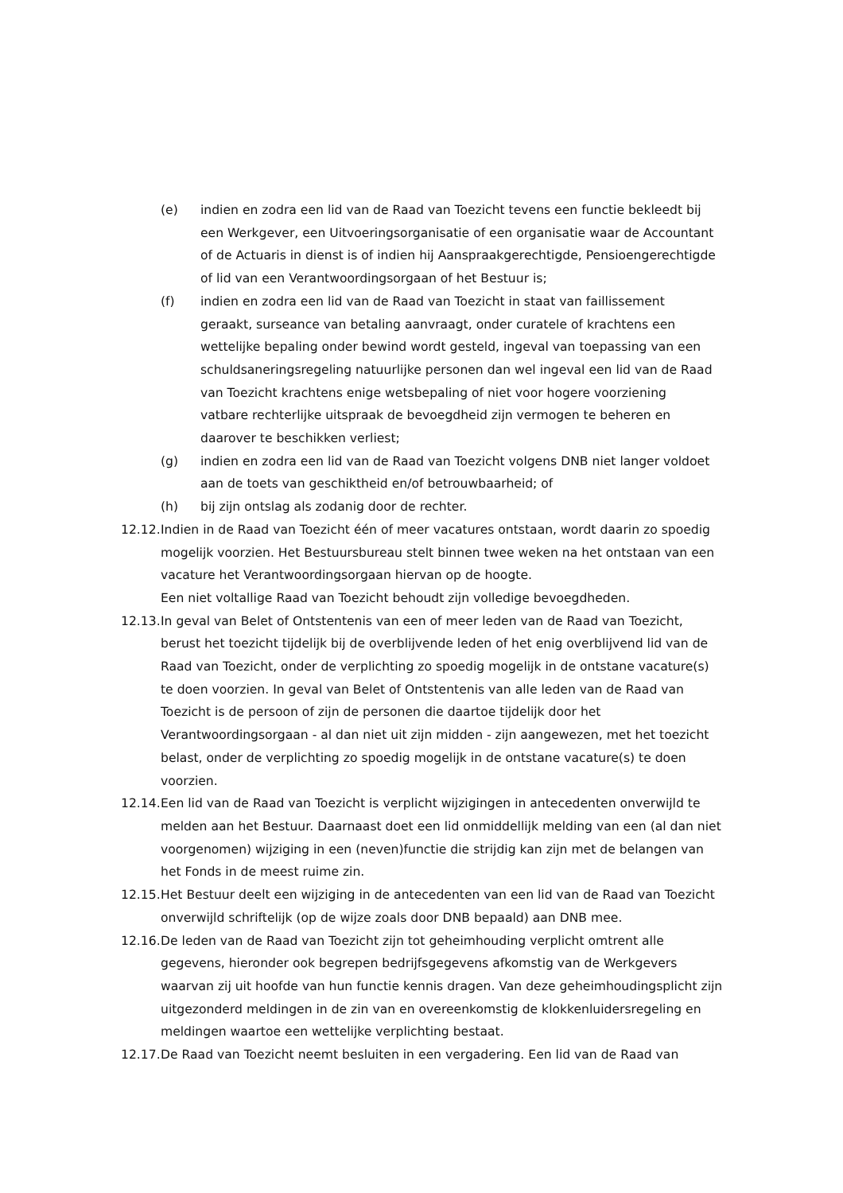(e) indien en zodra een lid van de Raad van Toezicht tevens een functie bekleedt bij een Werkgever, een Uitvoeringsorganisatie of een organisatie waar de Accountant of de Actuaris in dienst is of indien hij Aanspraakgerechtigde, Pensioengerechtigde of lid van een Verantwoordingsorgaan of het Bestuur is;
(f) indien en zodra een lid van de Raad van Toezicht in staat van faillissement geraakt, surseance van betaling aanvraagt, onder curatele of krachtens een wettelijke bepaling onder bewind wordt gesteld, ingeval van toepassing van een schuldsaneringsregeling natuurlijke personen dan wel ingeval een lid van de Raad van Toezicht krachtens enige wetsbepaling of niet voor hogere voorziening vatbare rechterlijke uitspraak de bevoegdheid zijn vermogen te beheren en daarover te beschikken verliest;
(g) indien en zodra een lid van de Raad van Toezicht volgens DNB niet langer voldoet aan de toets van geschiktheid en/of betrouwbaarheid; of
(h) bij zijn ontslag als zodanig door de rechter.
12.12.
Indien in de Raad van Toezicht één of meer vacatures ontstaan, wordt daarin zo spoedig mogelijk voorzien. Het Bestuursbureau stelt binnen twee weken na het ontstaan van een vacature het Verantwoordingsorgaan hiervan op de hoogte.
Een niet voltallige Raad van Toezicht behoudt zijn volledige bevoegdheden.
12.13.
In geval van Belet of Ontstentenis van een of meer leden van de Raad van Toezicht, berust het toezicht tijdelijk bij de overblijvende leden of het enig overblijvend lid van de Raad van Toezicht, onder de verplichting zo spoedig mogelijk in de ontstane vacature(s) te doen voorzien. In geval van Belet of Ontstentenis van alle leden van de Raad van Toezicht is de persoon of zijn de personen die daartoe tijdelijk door het Verantwoordingsorgaan - al dan niet uit zijn midden - zijn aangewezen, met het toezicht belast, onder de verplichting zo spoedig mogelijk in de ontstane vacature(s) te doen voorzien.
12.14.
Een lid van de Raad van Toezicht is verplicht wijzigingen in antecedenten onverwijld te melden aan het Bestuur. Daarnaast doet een lid onmiddellijk melding van een (al dan niet voorgenomen) wijziging in een (neven)functie die strijdig kan zijn met de belangen van het Fonds in de meest ruime zin.
12.15.
Het Bestuur deelt een wijziging in de antecedenten van een lid van de Raad van Toezicht onverwijld schriftelijk (op de wijze zoals door DNB bepaald) aan DNB mee.
12.16.
De leden van de Raad van Toezicht zijn tot geheimhouding verplicht omtrent alle gegevens, hieronder ook begrepen bedrijfsgegevens afkomstig van de Werkgevers waarvan zij uit hoofde van hun functie kennis dragen. Van deze geheimhoudingsplicht zijn uitgezonderd meldingen in de zin van en overeenkomstig de klokkenluidersregeling en meldingen waartoe een wettelijke verplichting bestaat.
12.17.
De Raad van Toezicht neemt besluiten in een vergadering. Een lid van de Raad van